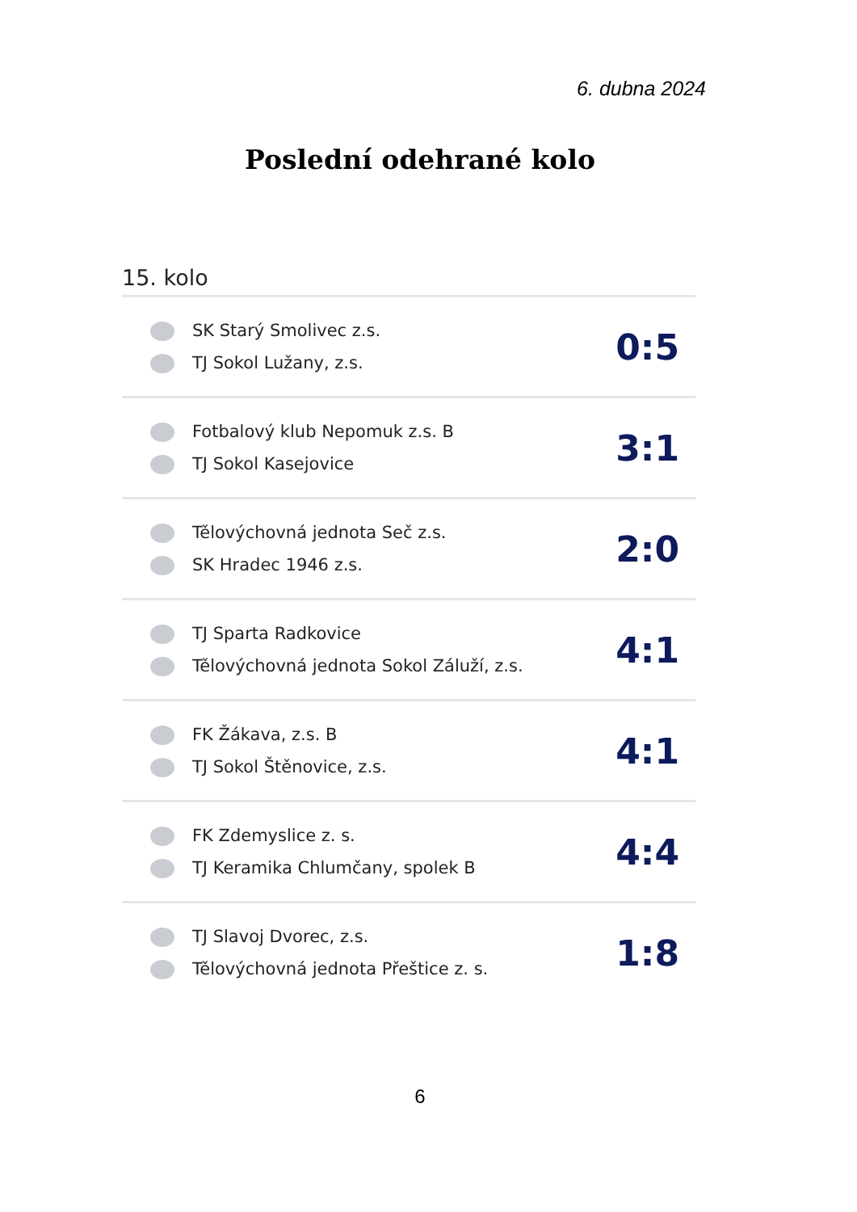6. dubna 2024
Poslední odehrané kolo
15. kolo
| SK Starý Smolivec z.s. TJ Sokol Lužany, z.s. | 0:5 |
| Fotbalový klub Nepomuk z.s. B TJ Sokol Kasejovice | 3:1 |
| Tělovýchovná jednota Seč z.s. SK Hradec 1946 z.s. | 2:0 |
| TJ Sparta Radkovice Tělovýchovná jednota Sokol Záluží, z.s. | 4:1 |
| FK Žákava, z.s. B TJ Sokol Štěnovice, z.s. | 4:1 |
| FK Zdemyslice z. s. TJ Keramika Chlumčany, spolek B | 4:4 |
| TJ Slavoj Dvorec, z.s. Tělovýchovná jednota Přeštice z. s. | 1:8 |
6